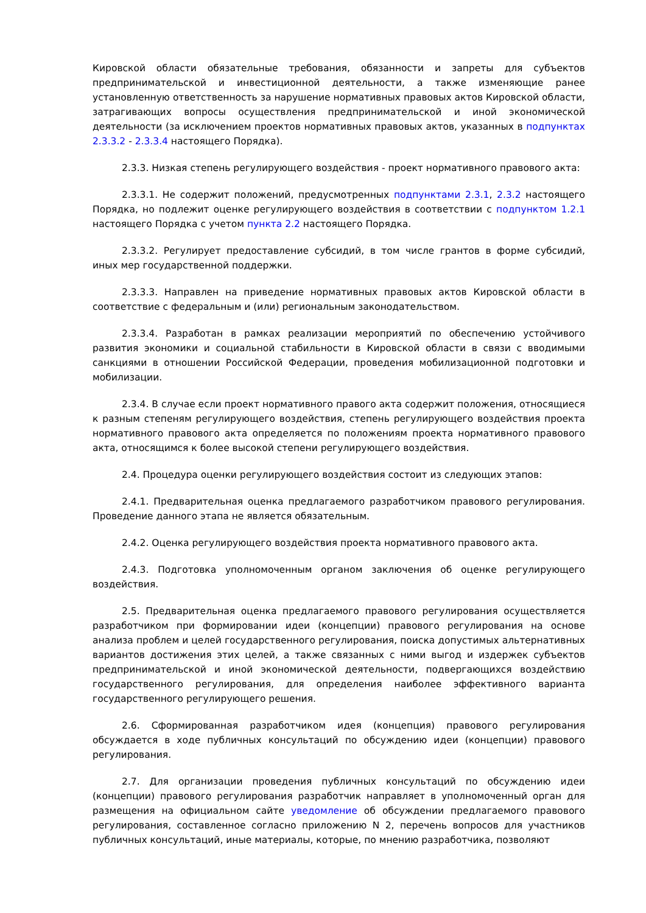Кировской области обязательные требования, обязанности и запреты для субъектов предпринимательской и инвестиционной деятельности, а также изменяющие ранее установленную ответственность за нарушение нормативных правовых актов Кировской области, затрагивающих вопросы осуществления предпринимательской и иной экономической деятельности (за исключением проектов нормативных правовых актов, указанных в подпунктах 2.3.3.2 - 2.3.3.4 настоящего Порядка).
2.3.3. Низкая степень регулирующего воздействия - проект нормативного правового акта:
2.3.3.1. Не содержит положений, предусмотренных подпунктами 2.3.1, 2.3.2 настоящего Порядка, но подлежит оценке регулирующего воздействия в соответствии с подпунктом 1.2.1 настоящего Порядка с учетом пункта 2.2 настоящего Порядка.
2.3.3.2. Регулирует предоставление субсидий, в том числе грантов в форме субсидий, иных мер государственной поддержки.
2.3.3.3. Направлен на приведение нормативных правовых актов Кировской области в соответствие с федеральным и (или) региональным законодательством.
2.3.3.4. Разработан в рамках реализации мероприятий по обеспечению устойчивого развития экономики и социальной стабильности в Кировской области в связи с вводимыми санкциями в отношении Российской Федерации, проведения мобилизационной подготовки и мобилизации.
2.3.4. В случае если проект нормативного правого акта содержит положения, относящиеся к разным степеням регулирующего воздействия, степень регулирующего воздействия проекта нормативного правового акта определяется по положениям проекта нормативного правового акта, относящимся к более высокой степени регулирующего воздействия.
2.4. Процедура оценки регулирующего воздействия состоит из следующих этапов:
2.4.1. Предварительная оценка предлагаемого разработчиком правового регулирования. Проведение данного этапа не является обязательным.
2.4.2. Оценка регулирующего воздействия проекта нормативного правового акта.
2.4.3. Подготовка уполномоченным органом заключения об оценке регулирующего воздействия.
2.5. Предварительная оценка предлагаемого правового регулирования осуществляется разработчиком при формировании идеи (концепции) правового регулирования на основе анализа проблем и целей государственного регулирования, поиска допустимых альтернативных вариантов достижения этих целей, а также связанных с ними выгод и издержек субъектов предпринимательской и иной экономической деятельности, подвергающихся воздействию государственного регулирования, для определения наиболее эффективного варианта государственного регулирующего решения.
2.6. Сформированная разработчиком идея (концепция) правового регулирования обсуждается в ходе публичных консультаций по обсуждению идеи (концепции) правового регулирования.
2.7. Для организации проведения публичных консультаций по обсуждению идеи (концепции) правового регулирования разработчик направляет в уполномоченный орган для размещения на официальном сайте уведомление об обсуждении предлагаемого правового регулирования, составленное согласно приложению N 2, перечень вопросов для участников публичных консультаций, иные материалы, которые, по мнению разработчика, позволяют